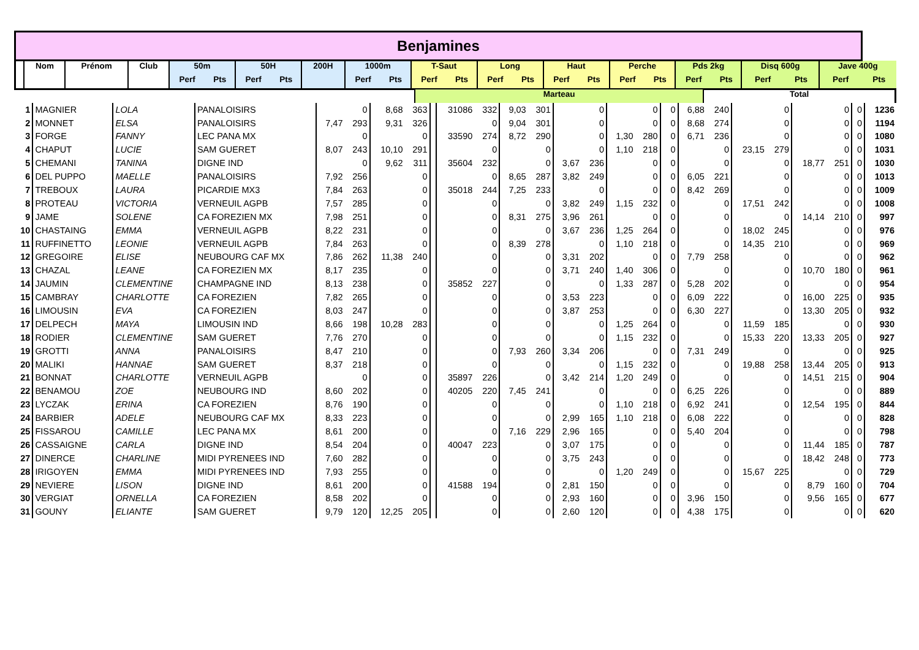| Benjamines | | | | | | | | | | | | | | | | | | | | | | | | |
| | Nom | Prénom | Club | 50m | | 50H | | 200H | 1000m | | T-Saut | | Long | | Haut | | Perche | | Pds 2kg | | Disq 600g | | Jave 400g | |
| | | | | Perf | Pts | Perf | Pts | | Perf | Pts | Perf | Pts | Perf | Pts | Perf | Pts | Perf | Pts | Perf | Pts | Perf | Pts | Perf | Pts |
| | | | | | Marteau | Total |
| --- | --- | --- | --- | --- | --- | --- |
| 1 | MAGNIER | LOLA | PANALOISIRS | | 0 | 8,68 | 363 | | 31086 | 332 | 9,03 | 301 | | 0 | | 0 | | 0 | 6,88 | 240 | | 0 | | 0 | 0 | 1236 |
| 2 | MONNET | ELSA | PANALOISIRS | 7,47 | 293 | 9,31 | 326 | | | 0 | 9,04 | 301 | | 0 | | 0 | | 0 | 8,68 | 274 | | 0 | | 0 | 0 | 1194 |
| 3 | FORGE | FANNY | LEC PANA MX | | 0 | | 0 | | 33590 | 274 | 8,72 | 290 | | 0 | 1,30 | 280 | | 0 | 6,71 | 236 | | 0 | | 0 | 0 | 1080 |
| 4 | CHAPUT | LUCIE | SAM GUERET | 8,07 | 243 | 10,10 | 291 | | | 0 | | 0 | | 0 | 1,10 | 218 | | 0 | | 0 | 23,15 | 279 | | 0 | 0 | 1031 |
| 5 | CHEMANI | TANINA | DIGNE IND | | 0 | 9,62 | 311 | | 35604 | 232 | | 0 | 3,67 | 236 | | 0 | | 0 | | 0 | | 0 | 18,77 | 251 | 0 | 1030 |
| 6 | DEL PUPPO | MAELLE | PANALOISIRS | 7,92 | 256 | | 0 | | | 0 | 8,65 | 287 | 3,82 | 249 | | 0 | | 0 | 6,05 | 221 | | 0 | | 0 | 0 | 1013 |
| 7 | TREBOUX | LAURA | PICARDIE MX3 | 7,84 | 263 | | 0 | | 35018 | 244 | 7,25 | 233 | | 0 | | 0 | | 0 | 8,42 | 269 | | 0 | | 0 | 0 | 1009 |
| 8 | PROTEAU | VICTORIA | VERNEUIL AGPB | 7,57 | 285 | | 0 | | | 0 | | 0 | 3,82 | 249 | 1,15 | 232 | | 0 | | 0 | 17,51 | 242 | | 0 | 0 | 1008 |
| 9 | JAME | SOLENE | CA FOREZIEN MX | 7,98 | 251 | | 0 | | | 0 | 8,31 | 275 | 3,96 | 261 | | 0 | | 0 | | 0 | | 0 | 14,14 | 210 | 0 | 997 |
| 10 | CHASTAING | EMMA | VERNEUIL AGPB | 8,22 | 231 | | 0 | | | 0 | | 0 | 3,67 | 236 | 1,25 | 264 | | 0 | | 0 | 18,02 | 245 | | 0 | 0 | 976 |
| 11 | RUFFINETTO | LEONIE | VERNEUIL AGPB | 7,84 | 263 | | 0 | | | 0 | 8,39 | 278 | | 0 | 1,10 | 218 | | 0 | | 0 | 14,35 | 210 | | 0 | 0 | 969 |
| 12 | GREGOIRE | ELISE | NEUBOURG CAF MX | 7,86 | 262 | 11,38 | 240 | | | 0 | | 0 | 3,31 | 202 | | 0 | | 0 | 7,79 | 258 | | 0 | | 0 | 0 | 962 |
| 13 | CHAZAL | LEANE | CA FOREZIEN MX | 8,17 | 235 | | 0 | | | 0 | | 0 | 3,71 | 240 | 1,40 | 306 | | 0 | | 0 | | 0 | 10,70 | 180 | 0 | 961 |
| 14 | JAUMIN | CLEMENTINE | CHAMPAGNE IND | 8,13 | 238 | | 0 | | 35852 | 227 | | 0 | | 0 | 1,33 | 287 | | 0 | 5,28 | 202 | | 0 | | 0 | 0 | 954 |
| 15 | CAMBRAY | CHARLOTTE | CA FOREZIEN | 7,82 | 265 | | 0 | | | 0 | | 0 | 3,53 | 223 | | 0 | | 0 | 6,09 | 222 | | 0 | 16,00 | 225 | 0 | 935 |
| 16 | LIMOUSIN | EVA | CA FOREZIEN | 8,03 | 247 | | 0 | | | 0 | | 0 | 3,87 | 253 | | 0 | | 0 | 6,30 | 227 | | 0 | 13,30 | 205 | 0 | 932 |
| 17 | DELPECH | MAYA | LIMOUSIN IND | 8,66 | 198 | 10,28 | 283 | | | 0 | | 0 | | 0 | 1,25 | 264 | | 0 | | 0 | 11,59 | 185 | | 0 | 0 | 930 |
| 18 | RODIER | CLEMENTINE | SAM GUERET | 7,76 | 270 | | 0 | | | 0 | | 0 | | 0 | 1,15 | 232 | | 0 | | 0 | 15,33 | 220 | 13,33 | 205 | 0 | 927 |
| 19 | GROTTI | ANNA | PANALOISIRS | 8,47 | 210 | | 0 | | | 0 | 7,93 | 260 | 3,34 | 206 | | 0 | | 0 | 7,31 | 249 | | 0 | | 0 | 0 | 925 |
| 20 | MALIKI | HANNAE | SAM GUERET | 8,37 | 218 | | 0 | | | 0 | | 0 | | 0 | 1,15 | 232 | | 0 | | 0 | 19,88 | 258 | 13,44 | 205 | 0 | 913 |
| 21 | BONNAT | CHARLOTTE | VERNEUIL AGPB | | 0 | | 0 | | 35897 | 226 | | 0 | 3,42 | 214 | 1,20 | 249 | | 0 | | 0 | | 0 | 14,51 | 215 | 0 | 904 |
| 22 | BENAMOU | ZOE | NEUBOURG IND | 8,60 | 202 | | 0 | | 40205 | 220 | 7,45 | 241 | | 0 | | 0 | | 0 | 6,25 | 226 | | 0 | | 0 | 0 | 889 |
| 23 | LYCZAK | ERINA | CA FOREZIEN | 8,76 | 190 | | 0 | | | 0 | | 0 | | 0 | 1,10 | 218 | | 0 | 6,92 | 241 | | 0 | 12,54 | 195 | 0 | 844 |
| 24 | BARBIER | ADELE | NEUBOURG CAF MX | 8,33 | 223 | | 0 | | | 0 | | 0 | 2,99 | 165 | 1,10 | 218 | | 0 | 6,08 | 222 | | 0 | | 0 | 0 | 828 |
| 25 | FISSAROU | CAMILLE | LEC PANA MX | 8,61 | 200 | | 0 | | | 0 | 7,16 | 229 | 2,96 | 165 | | 0 | | 0 | 5,40 | 204 | | 0 | | 0 | 0 | 798 |
| 26 | CASSAIGNE | CARLA | DIGNE IND | 8,54 | 204 | | 0 | | 40047 | 223 | | 0 | 3,07 | 175 | | 0 | | 0 | | 0 | | 0 | 11,44 | 185 | 0 | 787 |
| 27 | DINERCE | CHARLINE | MIDI PYRENEES IND | 7,60 | 282 | | 0 | | | 0 | | 0 | 3,75 | 243 | | 0 | | 0 | | 0 | | 0 | 18,42 | 248 | 0 | 773 |
| 28 | IRIGOYEN | EMMA | MIDI PYRENEES IND | 7,93 | 255 | | 0 | | | 0 | | 0 | | 0 | 1,20 | 249 | | 0 | | 0 | 15,67 | 225 | | 0 | 0 | 729 |
| 29 | NEVIERE | LISON | DIGNE IND | 8,61 | 200 | | 0 | | 41588 | 194 | | 0 | 2,81 | 150 | | 0 | | 0 | | 0 | | 0 | 8,79 | 160 | 0 | 704 |
| 30 | VERGIAT | ORNELLA | CA FOREZIEN | 8,58 | 202 | | 0 | | | 0 | | 0 | 2,93 | 160 | | 0 | | 0 | 3,96 | 150 | | 0 | 9,56 | 165 | 0 | 677 |
| 31 | GOUNY | ELIANTE | SAM GUERET | 9,79 | 120 | 12,25 | 205 | | | 0 | | 0 | 2,60 | 120 | | 0 | | 0 | 4,38 | 175 | | 0 | | 0 | 0 | 620 |